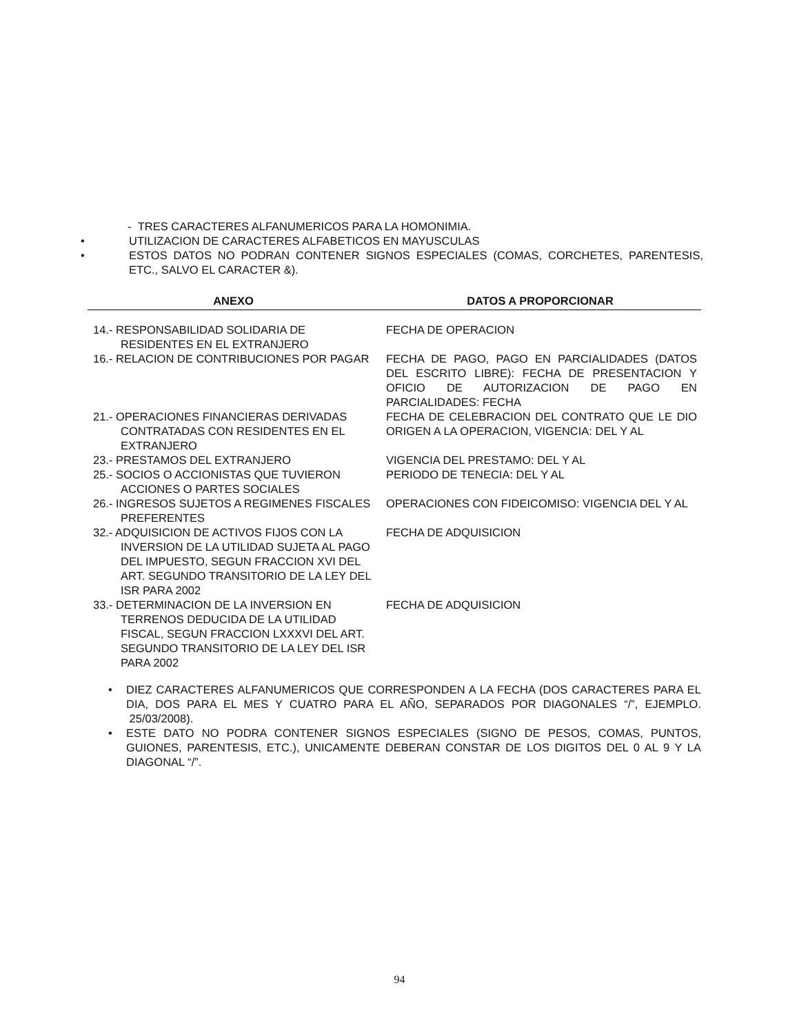- TRES CARACTERES ALFANUMERICOS PARA LA HOMONIMIA.
• UTILIZACION DE CARACTERES ALFABETICOS EN MAYUSCULAS
• ESTOS DATOS NO PODRAN CONTENER SIGNOS ESPECIALES (COMAS, CORCHETES, PARENTESIS, ETC., SALVO EL CARACTER &).
| ANEXO | DATOS A PROPORCIONAR |
| --- | --- |
| 14.- RESPONSABILIDAD SOLIDARIA DE RESIDENTES EN EL EXTRANJERO | FECHA DE OPERACION |
| 16.- RELACION DE CONTRIBUCIONES POR PAGAR | FECHA DE PAGO, PAGO EN PARCIALIDADES (DATOS DEL ESCRITO LIBRE): FECHA DE PRESENTACION Y OFICIO DE AUTORIZACION DE PAGO EN PARCIALIDADES: FECHA |
| 21.- OPERACIONES FINANCIERAS DERIVADAS CONTRATADAS CON RESIDENTES EN EL EXTRANJERO | FECHA DE CELEBRACION DEL CONTRATO QUE LE DIO ORIGEN A LA OPERACION, VIGENCIA: DEL Y AL |
| 23.- PRESTAMOS DEL EXTRANJERO | VIGENCIA DEL PRESTAMO: DEL Y AL |
| 25.- SOCIOS O ACCIONISTAS QUE TUVIERON ACCIONES O PARTES SOCIALES | PERIODO DE TENECIA: DEL Y AL |
| 26.- INGRESOS SUJETOS A REGIMENES FISCALES PREFERENTES | OPERACIONES CON FIDEICOMISO: VIGENCIA DEL Y AL |
| 32.- ADQUISICION DE ACTIVOS FIJOS CON LA INVERSION DE LA UTILIDAD SUJETA AL PAGO DEL IMPUESTO, SEGUN FRACCION XVI DEL ART. SEGUNDO TRANSITORIO DE LA LEY DEL ISR PARA 2002 | FECHA DE ADQUISICION |
| 33.- DETERMINACION DE LA INVERSION EN TERRENOS DEDUCIDA DE LA UTILIDAD FISCAL, SEGUN FRACCION LXXXVI DEL ART. SEGUNDO TRANSITORIO DE LA LEY DEL ISR PARA 2002 | FECHA DE ADQUISICION |
• DIEZ CARACTERES ALFANUMERICOS QUE CORRESPONDEN A LA FECHA (DOS CARACTERES PARA EL DIA, DOS PARA EL MES Y CUATRO PARA EL AÑO, SEPARADOS POR DIAGONALES “/”, EJEMPLO. 25/03/2008).
• ESTE DATO NO PODRA CONTENER SIGNOS ESPECIALES (SIGNO DE PESOS, COMAS, PUNTOS, GUIONES, PARENTESIS, ETC.), UNICAMENTE DEBERAN CONSTAR DE LOS DIGITOS DEL 0 AL 9 Y LA DIAGONAL “/”.
94